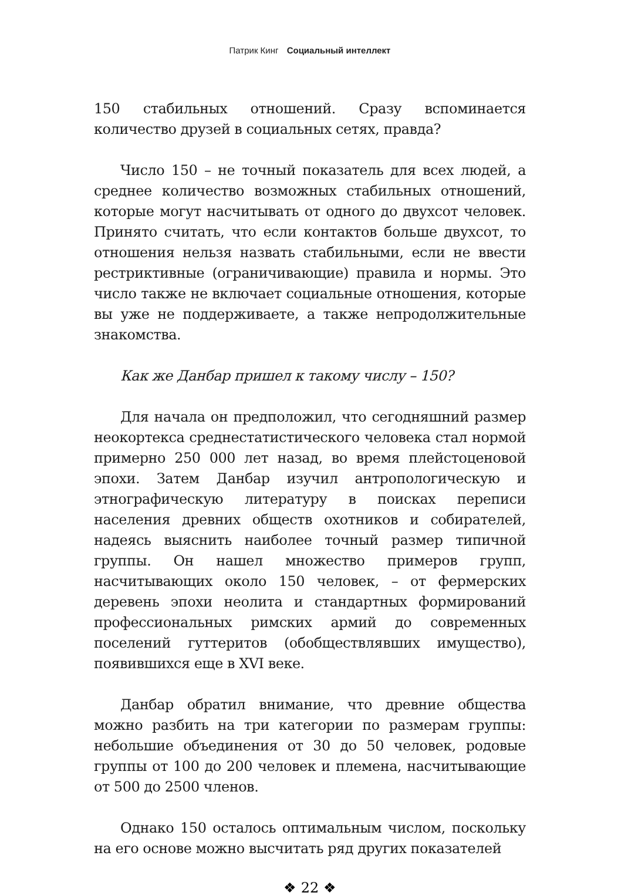Патрик Кинг Социальный интеллект
150 стабильных отношений. Сразу вспоминается количество друзей в социальных сетях, правда?
Число 150 – не точный показатель для всех людей, а среднее количество возможных стабильных отношений, которые могут насчитывать от одного до двухсот человек. Принято считать, что если контактов больше двухсот, то отношения нельзя назвать стабильными, если не ввести рестриктивные (ограничивающие) правила и нормы. Это число также не включает социальные отношения, которые вы уже не поддерживаете, а также непродолжительные знакомства.
Как же Данбар пришел к такому числу – 150?
Для начала он предположил, что сегодняшний размер неокортекса среднестатистического человека стал нормой примерно 250 000 лет назад, во время плейстоценовой эпохи. Затем Данбар изучил антропологическую и этнографическую литературу в поисках переписи населения древних обществ охотников и собирателей, надеясь выяснить наиболее точный размер типичной группы. Он нашел множество примеров групп, насчитывающих около 150 человек, – от фермерских деревень эпохи неолита и стандартных формирований профессиональных римских армий до современных поселений гуттеритов (обобществлявших имущество), появившихся еще в XVI веке.
Данбар обратил внимание, что древние общества можно разбить на три категории по размерам группы: небольшие объединения от 30 до 50 человек, родовые группы от 100 до 200 человек и племена, насчитывающие от 500 до 2500 членов.
Однако 150 осталось оптимальным числом, поскольку на его основе можно высчитать ряд других показателей
❖ 22 ❖